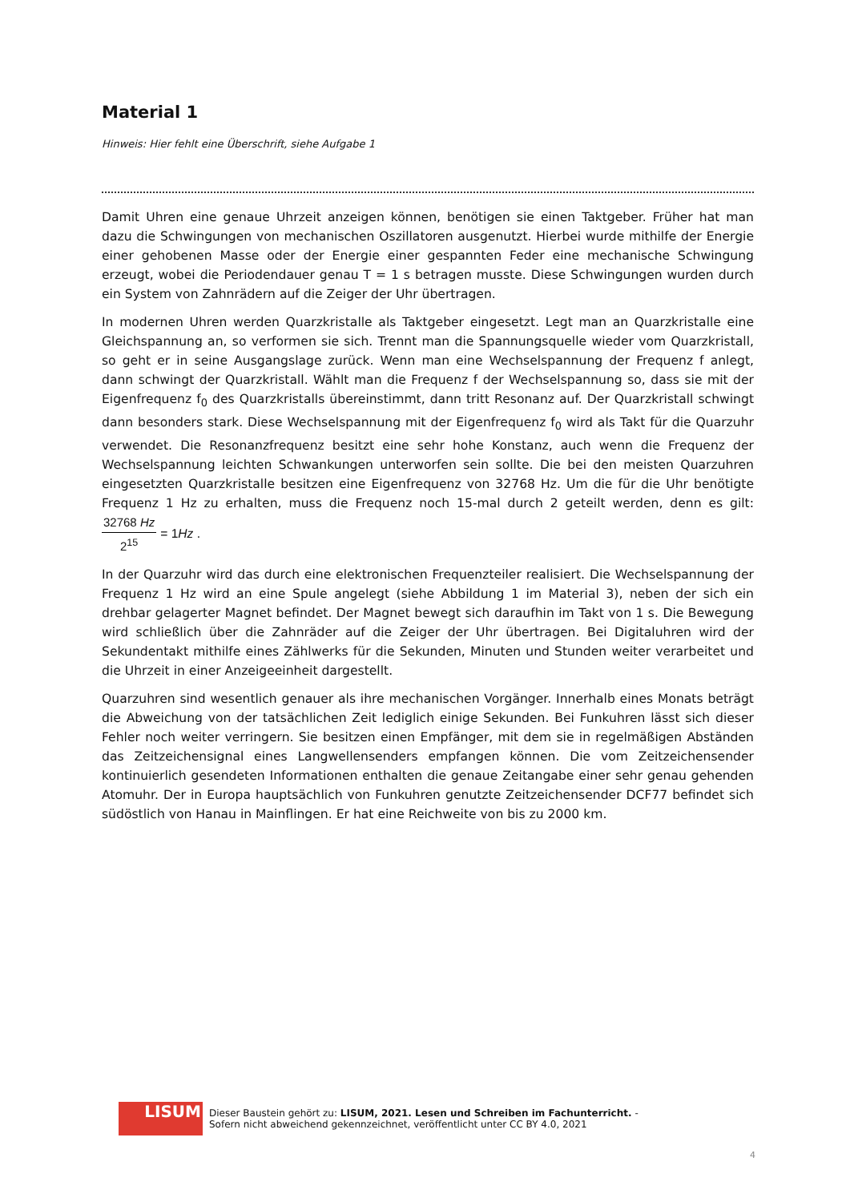Material 1
Hinweis: Hier fehlt eine Überschrift, siehe Aufgabe 1
Damit Uhren eine genaue Uhrzeit anzeigen können, benötigen sie einen Taktgeber. Früher hat man dazu die Schwingungen von mechanischen Oszillatoren ausgenutzt. Hierbei wurde mithilfe der Energie einer gehobenen Masse oder der Energie einer gespannten Feder eine mechanische Schwingung erzeugt, wobei die Periodendauer genau T = 1 s betragen musste. Diese Schwingungen wurden durch ein System von Zahnrädern auf die Zeiger der Uhr übertragen.
In modernen Uhren werden Quarzkristalle als Taktgeber eingesetzt. Legt man an Quarzkristalle eine Gleichspannung an, so verformen sie sich. Trennt man die Spannungsquelle wieder vom Quarzkristall, so geht er in seine Ausgangslage zurück. Wenn man eine Wechselspannung der Frequenz f anlegt, dann schwingt der Quarzkristall. Wählt man die Frequenz f der Wechselspannung so, dass sie mit der Eigenfrequenz f<sub>0</sub> des Quarzkristalls übereinstimmt, dann tritt Resonanz auf. Der Quarzkristall schwingt dann besonders stark. Diese Wechselspannung mit der Eigenfrequenz f<sub>0</sub> wird als Takt für die Quarzuhr verwendet. Die Resonanzfrequenz besitzt eine sehr hohe Konstanz, auch wenn die Frequenz der Wechselspannung leichten Schwankungen unterworfen sein sollte. Die bei den meisten Quarzuhren eingesetzten Quarzkristalle besitzen eine Eigenfrequenz von 32768 Hz. Um die für die Uhr benötigte Frequenz 1 Hz zu erhalten, muss die Frequenz noch 15-mal durch 2 geteilt werden, denn es gilt: 32768 Hz 2<sup>15</sup> = 1Hz .
In der Quarzuhr wird das durch eine elektronischen Frequenzteiler realisiert. Die Wechselspannung der Frequenz 1 Hz wird an eine Spule angelegt (siehe Abbildung 1 im Material 3), neben der sich ein drehbar gelagerter Magnet befindet. Der Magnet bewegt sich daraufhin im Takt von 1 s. Die Bewegung wird schließlich über die Zahnräder auf die Zeiger der Uhr übertragen. Bei Digitaluhren wird der Sekundentakt mithilfe eines Zählwerks für die Sekunden, Minuten und Stunden weiter verarbeitet und die Uhrzeit in einer Anzeigeeinheit dargestellt.
Quarzuhren sind wesentlich genauer als ihre mechanischen Vorgänger. Innerhalb eines Monats beträgt die Abweichung von der tatsächlichen Zeit lediglich einige Sekunden. Bei Funkuhren lässt sich dieser Fehler noch weiter verringern. Sie besitzen einen Empfänger, mit dem sie in regelmäßigen Abständen das Zeitzeichensignal eines Langwellensenders empfangen können. Die vom Zeitzeichensender kontinuierlich gesendeten Informationen enthalten die genaue Zeitangabe einer sehr genau gehenden Atomuhr. Der in Europa hauptsächlich von Funkuhren genutzte Zeitzeichensender DCF77 befindet sich südöstlich von Hanau in Mainflingen. Er hat eine Reichweite von bis zu 2000 km.
LISUM
Dieser Baustein gehört zu: LISUM, 2021. Lesen und Schreiben im Fachunterricht. -
Sofern nicht abweichend gekennzeichnet, veröffentlicht unter CC BY 4.0, 2021
4